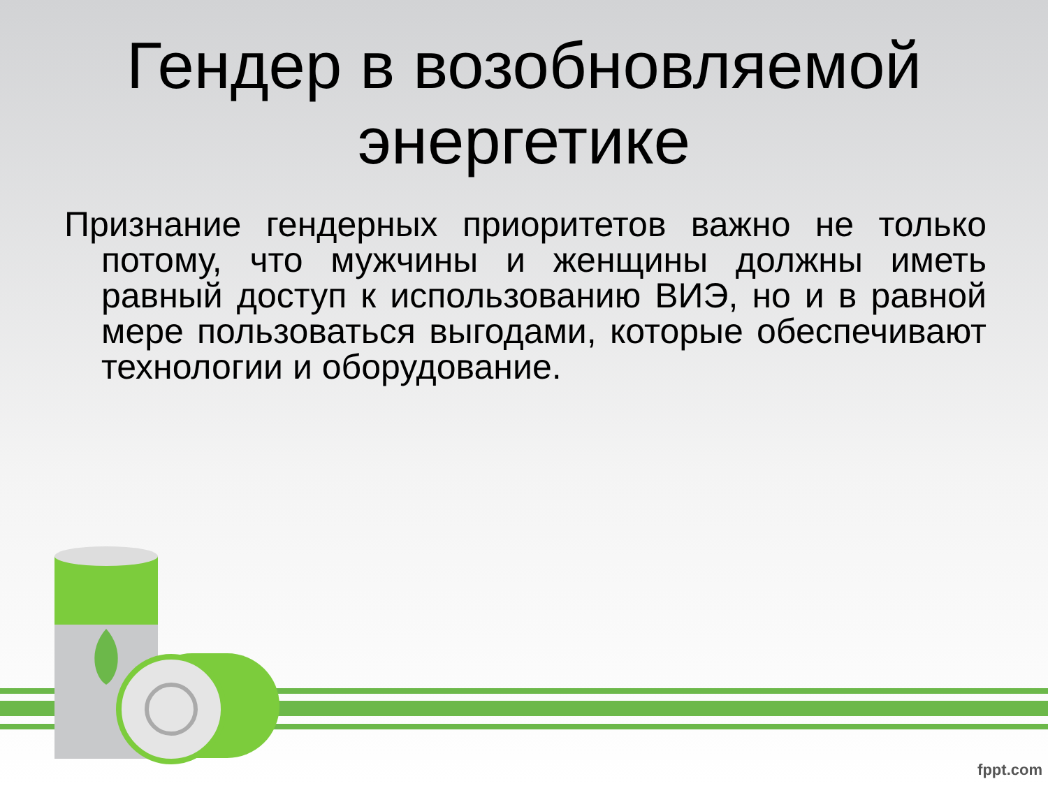Гендер в возобновляемой
энергетике
Признание гендерных приоритетов важно не только потому, что мужчины и женщины должны иметь равный доступ к использованию ВИЭ, но и в равной мере пользоваться выгодами, которые обеспечивают технологии и оборудование.
fppt.com